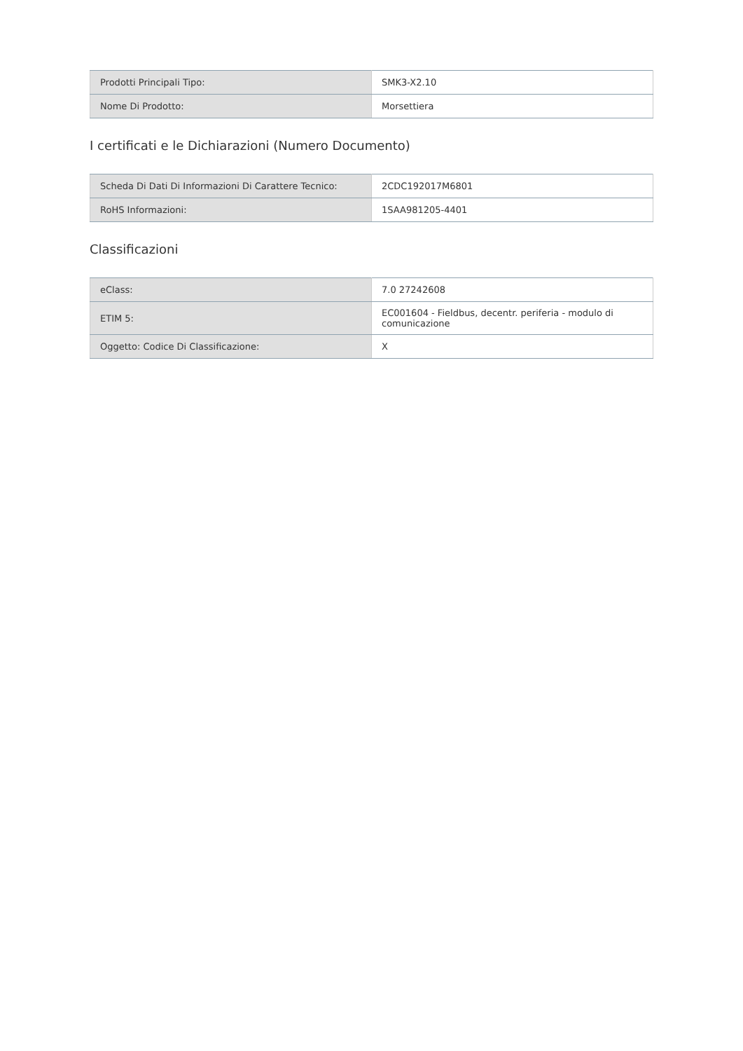| Prodotti Principali Tipo: | SMK3-X2.10 |
| Nome Di Prodotto: | Morsettiera |
I certificati e le Dichiarazioni (Numero Documento)
| Scheda Di Dati Di Informazioni Di Carattere Tecnico: | 2CDC192017M6801 |
| RoHS Informazioni: | 1SAA981205-4401 |
Classificazioni
| eClass: | 7.0 27242608 |
| ETIM 5: | EC001604 - Fieldbus, decentr. periferia - modulo di comunicazione |
| Oggetto: Codice Di Classificazione: | X |